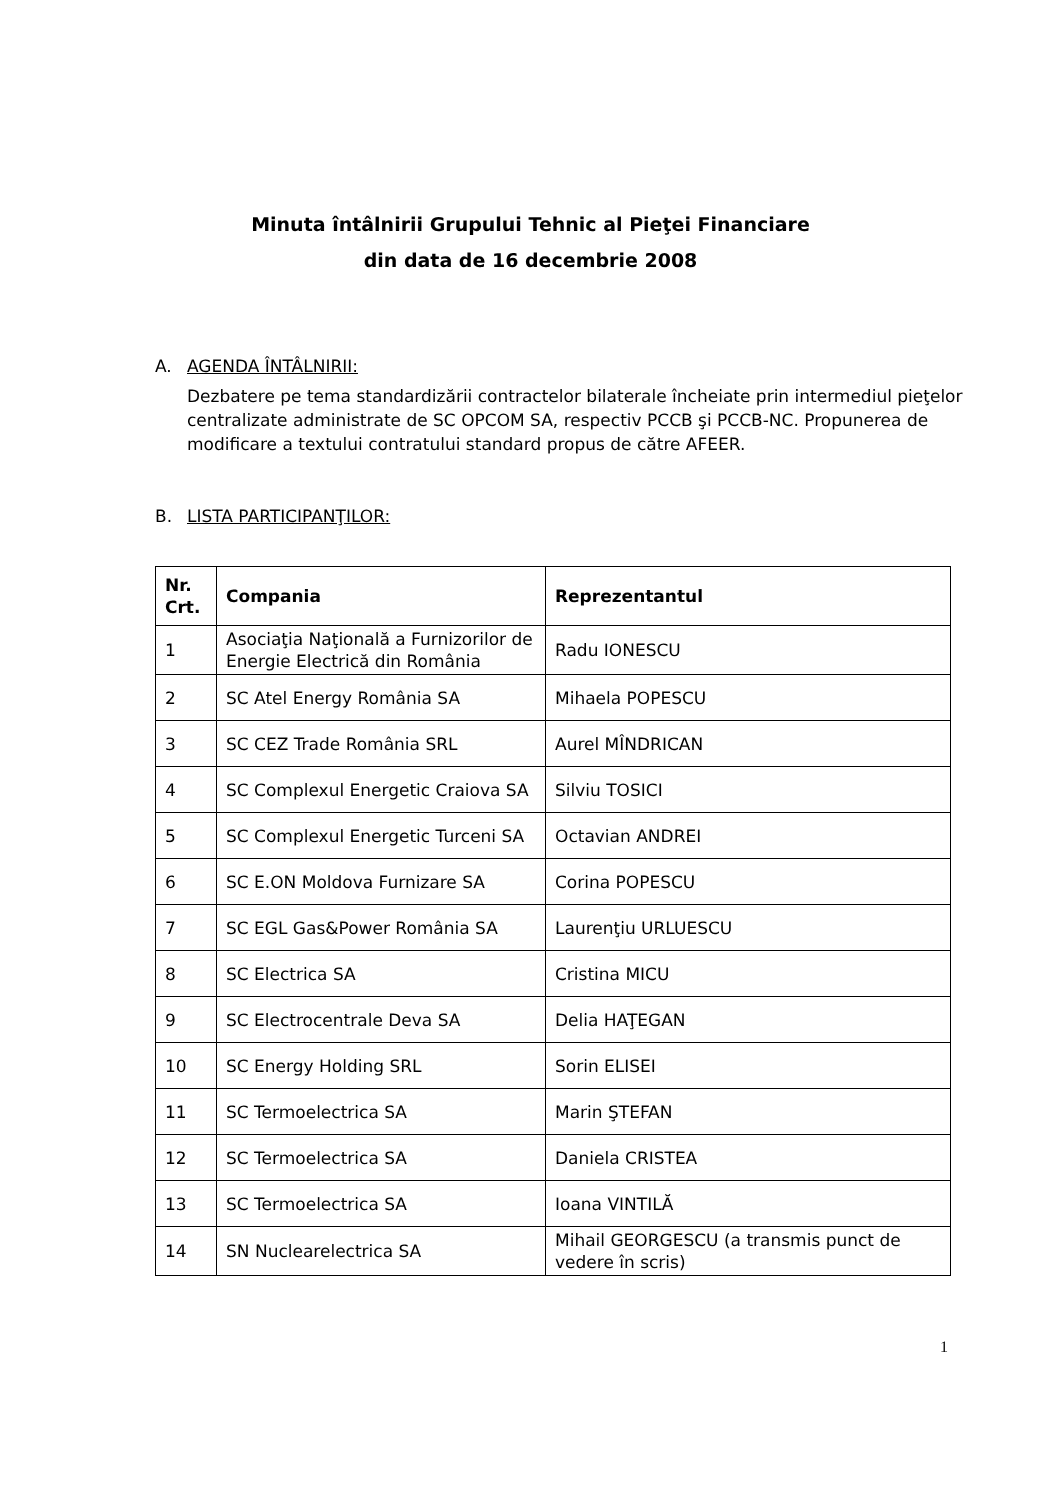Minuta întâlnirii Grupului Tehnic al Pieţei Financiare
din data de 16 decembrie 2008
A. AGENDA ÎNTÂLNIRII:
Dezbatere pe tema standardizării contractelor bilaterale încheiate prin intermediul pieţelor centralizate administrate de SC OPCOM SA, respectiv PCCB şi PCCB-NC. Propunerea de modificare a textului contratului standard propus de către AFEER.
B. LISTA PARTICIPANŢILOR:
| Nr. Crt. | Compania | Reprezentantul |
| --- | --- | --- |
| 1 | Asociaţia Naţională a Furnizorilor de Energie Electrică din România | Radu IONESCU |
| 2 | SC Atel Energy România SA | Mihaela POPESCU |
| 3 | SC CEZ Trade România SRL | Aurel MÎNDRICAN |
| 4 | SC Complexul Energetic Craiova SA | Silviu TOSICI |
| 5 | SC Complexul Energetic Turceni SA | Octavian ANDREI |
| 6 | SC E.ON Moldova Furnizare SA | Corina POPESCU |
| 7 | SC EGL Gas&Power România SA | Laurenţiu URLUESCU |
| 8 | SC Electrica SA | Cristina MICU |
| 9 | SC Electrocentrale Deva SA | Delia HAŢEGAN |
| 10 | SC Energy Holding SRL | Sorin ELISEI |
| 11 | SC Termoelectrica SA | Marin ŞTEFAN |
| 12 | SC Termoelectrica SA | Daniela CRISTEA |
| 13 | SC Termoelectrica SA | Ioana VINTILĂ |
| 14 | SN Nuclearelectrica SA | Mihail GEORGESCU (a transmis punct de vedere în scris) |
1